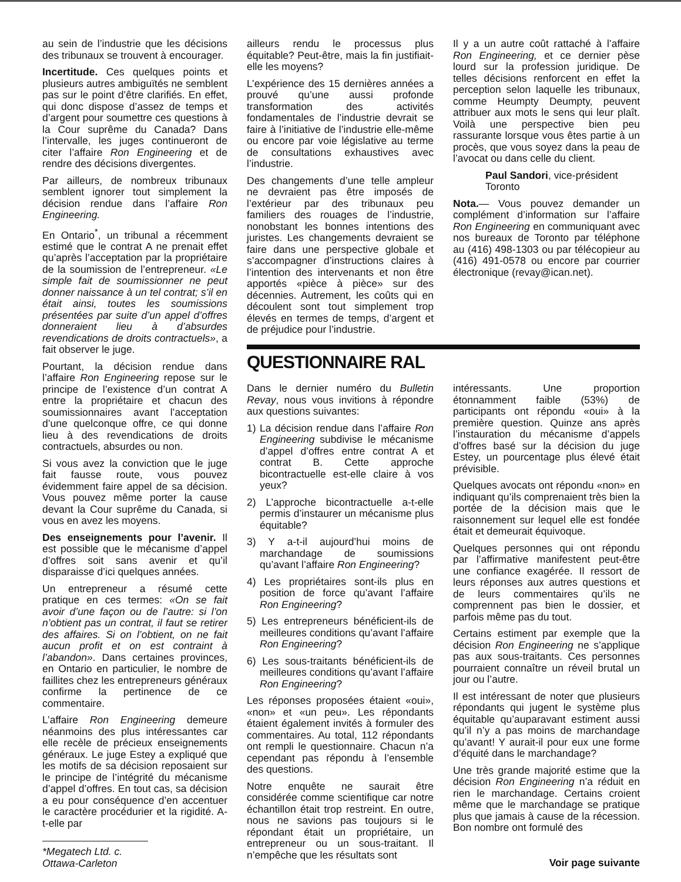au sein de l’industrie que les décisions des tribunaux se trouvent à encourager.
Incertitude. Ces quelques points et plusieurs autres ambiguïtés ne semblent pas sur le point d’être clarifiés. En effet, qui donc dispose d’assez de temps et d’argent pour soumettre ces questions à la Cour suprême du Canada? Dans l’intervalle, les juges continueront de citer l’affaire Ron Engineering et de rendre des décisions divergentes.
Par ailleurs, de nombreux tribunaux semblent ignorer tout simplement la décision rendue dans l’affaire Ron Engineering.
En Ontario<sup>*</sup>, un tribunal a récemment estimé que le contrat A ne prenait effet qu’après l’acceptation par la propriétaire de la soumission de l’entrepreneur. «Le simple fait de soumissionner ne peut donner naissance à un tel contrat; s’il en était ainsi, toutes les soumissions présentées par suite d’un appel d’offres donneraient lieu à d’absurdes revendications de droits contractuels», a fait observer le juge.
Pourtant, la décision rendue dans l’affaire Ron Engineering repose sur le principe de l’existence d’un contrat A entre la propriétaire et chacun des soumissionnaires avant l’acceptation d’une quelconque offre, ce qui donne lieu à des revendications de droits contractuels, absurdes ou non.
Si vous avez la conviction que le juge fait fausse route, vous pouvez évidemment faire appel de sa décision. Vous pouvez même porter la cause devant la Cour suprême du Canada, si vous en avez les moyens.
Des enseignements pour l’avenir. Il est possible que le mécanisme d’appel d’offres soit sans avenir et qu’il disparaisse d’ici quelques années.
Un entrepreneur a résumé cette pratique en ces termes: «On se fait avoir d’une façon ou de l’autre: si l’on n’obtient pas un contrat, il faut se retirer des affaires. Si on l’obtient, on ne fait aucun profit et on est contraint à l’abandon». Dans certaines provinces, en Ontario en particulier, le nombre de faillites chez les entrepreneurs généraux confirme la pertinence de ce commentaire.
L’affaire Ron Engineering demeure néanmoins des plus intéressantes car elle recèle de précieux enseignements généraux. Le juge Estey a expliqué que les motifs de sa décision reposaient sur le principe de l’intégrité du mécanisme d’appel d’offres. En tout cas, sa décision a eu pour conséquence d’en accentuer le caractère procédurier et la rigidité. A-t-elle par
*Megatech Ltd. c. Ottawa-Carleton
ailleurs rendu le processus plus équitable? Peut-être, mais la fin justifiait-elle les moyens?
L’expérience des 15 dernières années a prouvé qu’une aussi profonde transformation des activités fondamentales de l’industrie devrait se faire à l’initiative de l’industrie elle-même ou encore par voie législative au terme de consultations exhaustives avec l’industrie.
Des changements d’une telle ampleur ne devraient pas être imposés de l’extérieur par des tribunaux peu familiers des rouages de l’industrie, nonobstant les bonnes intentions des juristes. Les changements devraient se faire dans une perspective globale et s’accompagner d’instructions claires à l’intention des intervenants et non être apportés «pièce à pièce» sur des décennies. Autrement, les coûts qui en découlent sont tout simplement trop élevés en termes de temps, d’argent et de préjudice pour l’industrie.
Il y a un autre coût rattaché à l’affaire Ron Engineering, et ce dernier pèse lourd sur la profession juridique. De telles décisions renforcent en effet la perception selon laquelle les tribunaux, comme Heumpty Deumpty, peuvent attribuer aux mots le sens qui leur plaît. Voilà une perspective bien peu rassurante lorsque vous êtes partie à un procès, que vous soyez dans la peau de l’avocat ou dans celle du client.
Paul Sandori, vice-président
Toronto
Nota.— Vous pouvez demander un complément d’information sur l’affaire Ron Engineering en communiquant avec nos bureaux de Toronto par téléphone au (416) 498-1303 ou par télécopieur au (416) 491-0578 ou encore par courrier électronique (revay@ican.net).
QUESTIONNAIRE RAL
Dans le dernier numéro du Bulletin Revay, nous vous invitions à répondre aux questions suivantes:
1) La décision rendue dans l’affaire Ron Engineering subdivise le mécanisme d’appel d’offres entre contrat A et contrat B. Cette approche bicontractuelle est-elle claire à vos yeux?
2) L’approche bicontractuelle a-t-elle permis d’instaurer un mécanisme plus équitable?
3) Y a-t-il aujourd’hui moins de marchandage de soumissions qu’avant l’affaire Ron Engineering?
4) Les propriétaires sont-ils plus en position de force qu’avant l’affaire Ron Engineering?
5) Les entrepreneurs bénéficient-ils de meilleures conditions qu’avant l’affaire Ron Engineering?
6) Les sous-traitants bénéficient-ils de meilleures conditions qu’avant l’affaire Ron Engineering?
Les réponses proposées étaient «oui», «non» et «un peu». Les répondants étaient également invités à formuler des commentaires. Au total, 112 répondants ont rempli le questionnaire. Chacun n’a cependant pas répondu à l’ensemble des questions.
Notre enquête ne saurait être considérée comme scientifique car notre échantillon était trop restreint. En outre, nous ne savions pas toujours si le répondant était un propriétaire, un entrepreneur ou un sous-traitant. Il n’empêche que les résultats sont
intéressants. Une proportion étonnamment faible (53%) de participants ont répondu «oui» à la première question. Quinze ans après l’instauration du mécanisme d’appels d’offres basé sur la décision du juge Estey, un pourcentage plus élevé était prévisible.
Quelques avocats ont répondu «non» en indiquant qu’ils comprenaient très bien la portée de la décision mais que le raisonnement sur lequel elle est fondée était et demeurait équivoque.
Quelques personnes qui ont répondu par l’affirmative manifestent peut-être une confiance exagérée. Il ressort de leurs réponses aux autres questions et de leurs commentaires qu’ils ne comprennent pas bien le dossier, et parfois même pas du tout.
Certains estiment par exemple que la décision Ron Engineering ne s’applique pas aux sous-traitants. Ces personnes pourraient connaître un réveil brutal un jour ou l’autre.
Il est intéressant de noter que plusieurs répondants qui jugent le système plus équitable qu’auparavant estiment aussi qu’il n’y a pas moins de marchandage qu’avant! Y aurait-il pour eux une forme d’équité dans le marchandage?
Une très grande majorité estime que la décision Ron Engineering n’a réduit en rien le marchandage. Certains croient même que le marchandage se pratique plus que jamais à cause de la récession. Bon nombre ont formulé des
Voir page suivante